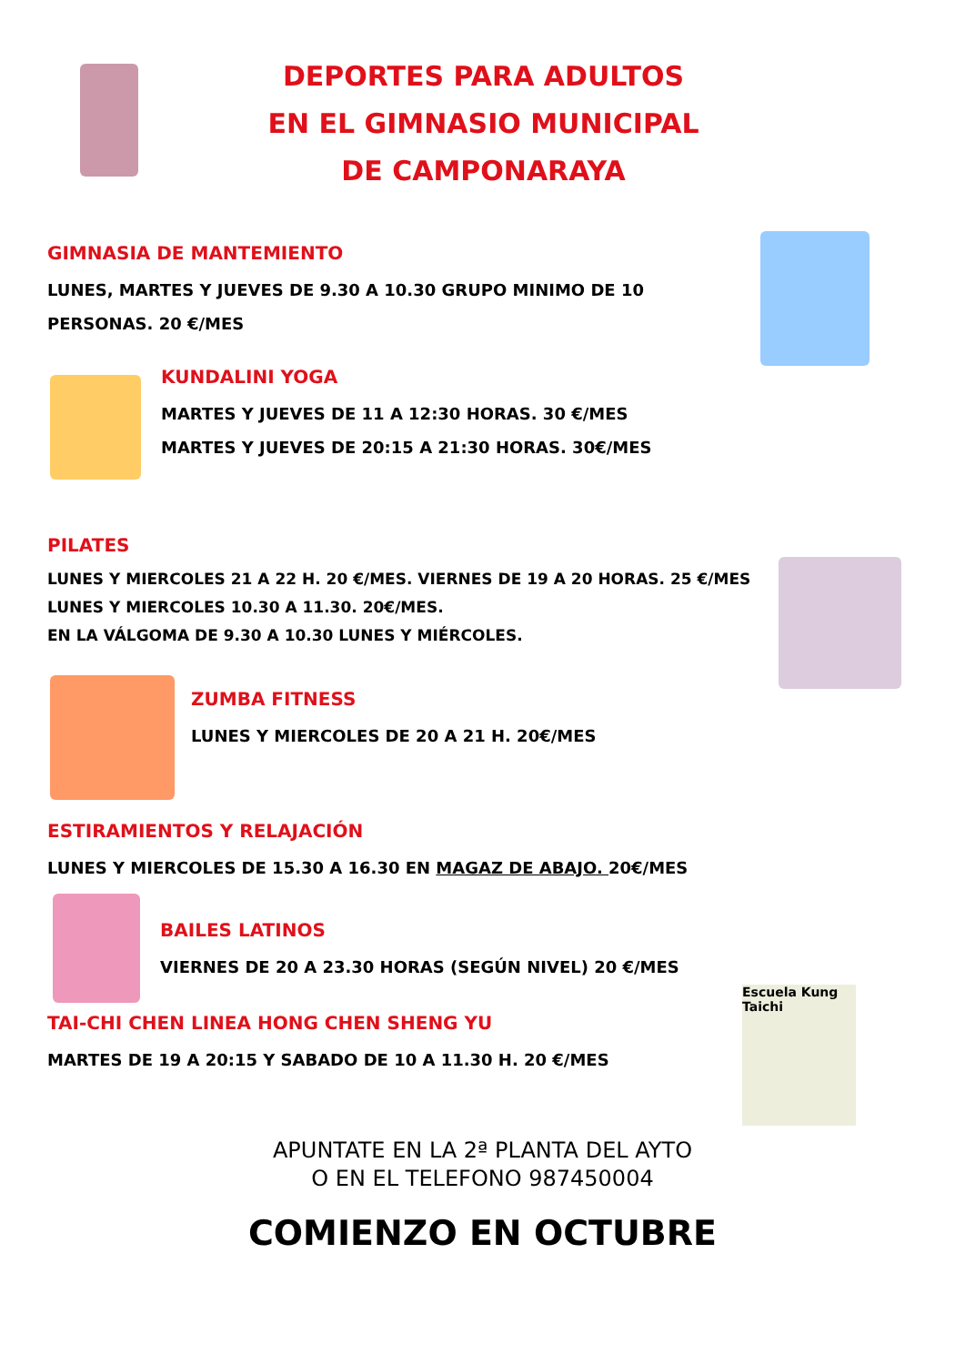DEPORTES PARA ADULTOS
EN EL GIMNASIO MUNICIPAL
DE CAMPONARAYA
GIMNASIA DE MANTEMIENTO
LUNES, MARTES Y JUEVES DE 9.30 A 10.30 GRUPO MINIMO DE 10 PERSONAS. 20 €/MES
KUNDALINI YOGA
MARTES Y JUEVES DE 11 A 12:30 HORAS. 30 €/MES
MARTES Y JUEVES DE 20:15 A 21:30 HORAS. 30€/MES
PILATES
LUNES Y MIERCOLES 21 A 22 H. 20 €/MES. VIERNES DE 19 A 20 HORAS. 25 €/MES
LUNES Y MIERCOLES 10.30 A 11.30. 20€/MES.
EN LA VÁLGOMA DE 9.30 A 10.30 LUNES Y MIÉRCOLES.
ZUMBA FITNESS
LUNES Y MIERCOLES DE 20 A 21 H. 20€/MES
ESTIRAMIENTOS Y RELAJACIÓN
LUNES Y MIERCOLES DE 15.30 A 16.30 EN MAGAZ DE ABAJO. 20€/MES
BAILES LATINOS
VIERNES DE 20 A 23.30 HORAS (SEGÚN NIVEL) 20 €/MES
TAI-CHI CHEN LINEA HONG CHEN SHENG YU
MARTES DE 19 A 20:15 Y SABADO DE 10 A 11.30 H. 20 €/MES
Escuela Kung Taichi
APUNTATE EN LA 2ª PLANTA DEL AYTO
O EN EL TELEFONO 987450004
COMIENZO EN OCTUBRE